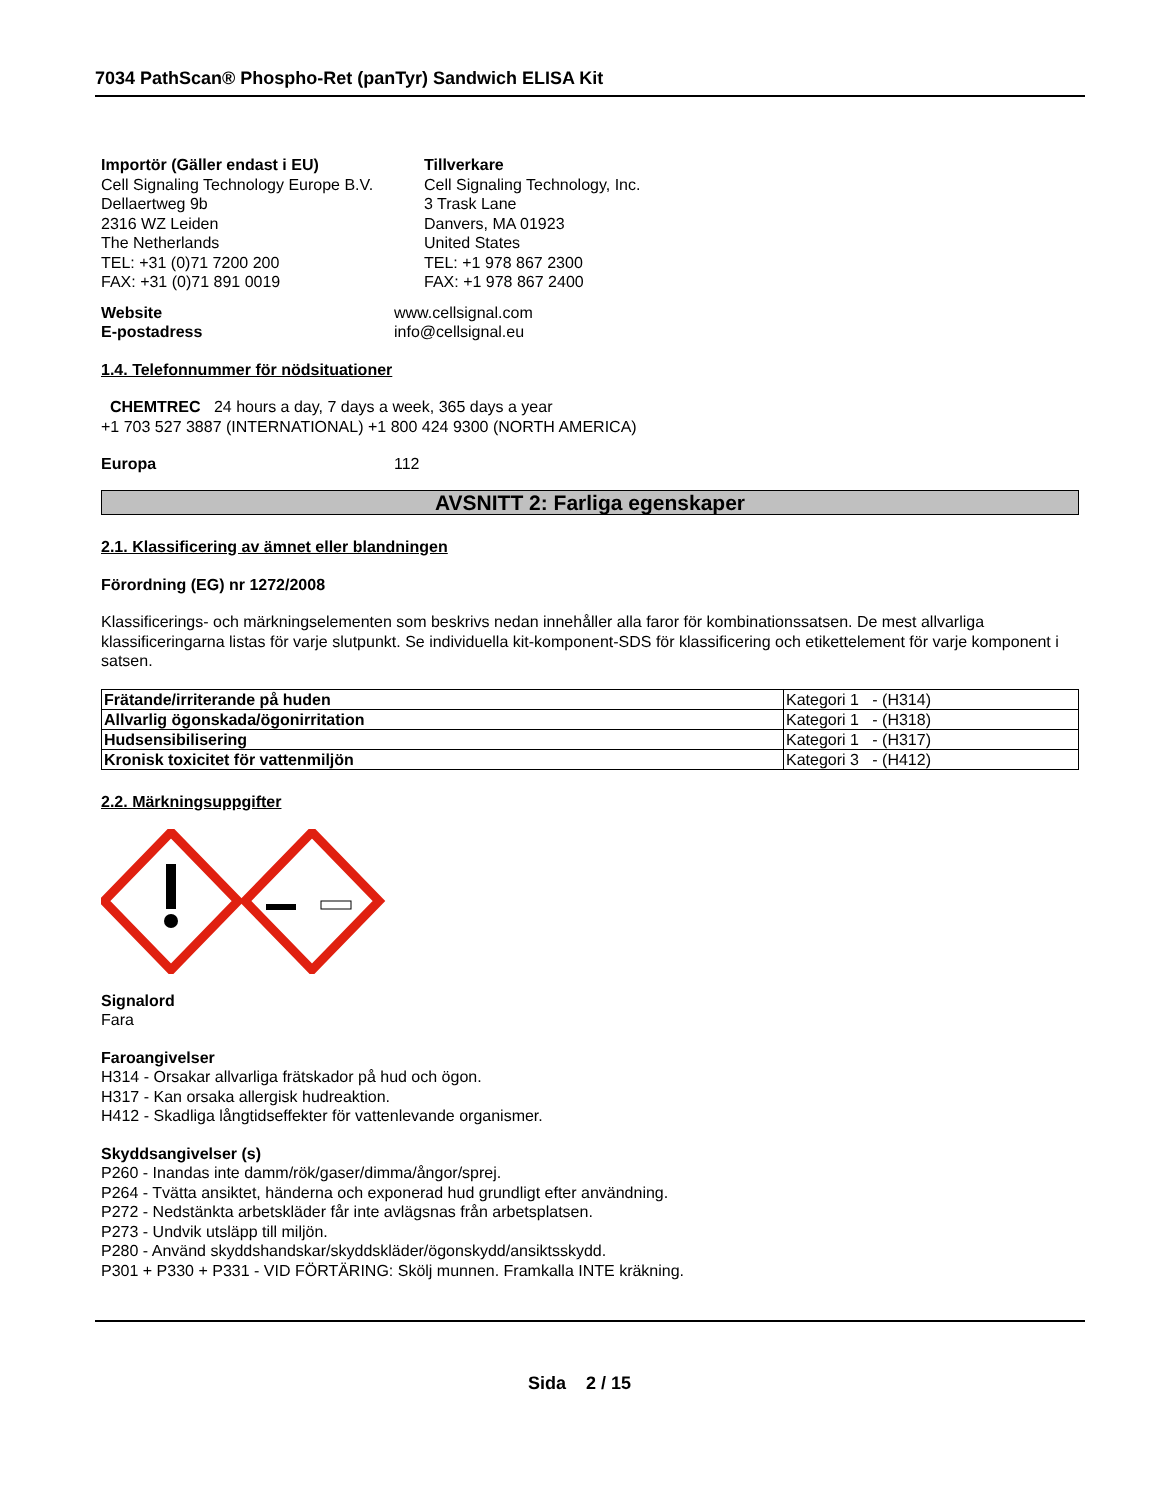7034 PathScan® Phospho-Ret (panTyr) Sandwich ELISA Kit
Importör (Gäller endast i EU)
Cell Signaling Technology Europe B.V.
Dellaertweg 9b
2316 WZ Leiden
The Netherlands
TEL: +31 (0)71 7200 200
FAX: +31 (0)71 891 0019
Tillverkare
Cell Signaling Technology, Inc.
3 Trask Lane
Danvers, MA 01923
United States
TEL: +1 978 867 2300
FAX: +1 978 867 2400
Website www.cellsignal.com
E-postadress info@cellsignal.eu
1.4. Telefonnummer för nödsituationer
CHEMTREC 24 hours a day, 7 days a week, 365 days a year
+1 703 527 3887 (INTERNATIONAL) +1 800 424 9300 (NORTH AMERICA)
Europa 112
AVSNITT 2: Farliga egenskaper
2.1. Klassificering av ämnet eller blandningen
Förordning (EG) nr 1272/2008
Klassificerings- och märkningselementen som beskrivs nedan innehåller alla faror för kombinationssatsen. De mest allvarliga klassificeringarna listas för varje slutpunkt. Se individuella kit-komponent-SDS för klassificering och etikettelement för varje komponent i satsen.
| Frätande/irriterande på huden | Kategori 1 - (H314) |
| Allvarlig ögonskada/ögonirritation | Kategori 1 - (H318) |
| Hudsensibilisering | Kategori 1 - (H317) |
| Kronisk toxicitet för vattenmiljön | Kategori 3 - (H412) |
2.2. Märkningsuppgifter
Signalord
Fara
Faroangivelser
H314 - Orsakar allvarliga frätskador på hud och ögon.
H317 - Kan orsaka allergisk hudreaktion.
H412 - Skadliga långtidseffekter för vattenlevande organismer.
Skyddsangivelser (s)
P260 - Inandas inte damm/rök/gaser/dimma/ångor/sprej.
P264 - Tvätta ansiktet, händerna och exponerad hud grundligt efter användning.
P272 - Nedstänkta arbetskläder får inte avlägsnas från arbetsplatsen.
P273 - Undvik utsläpp till miljön.
P280 - Använd skyddshandskar/skyddskläder/ögonskydd/ansiktsskydd.
P301 + P330 + P331 - VID FÖRTÄRING: Skölj munnen. Framkalla INTE kräkning.
Sida 2 / 15